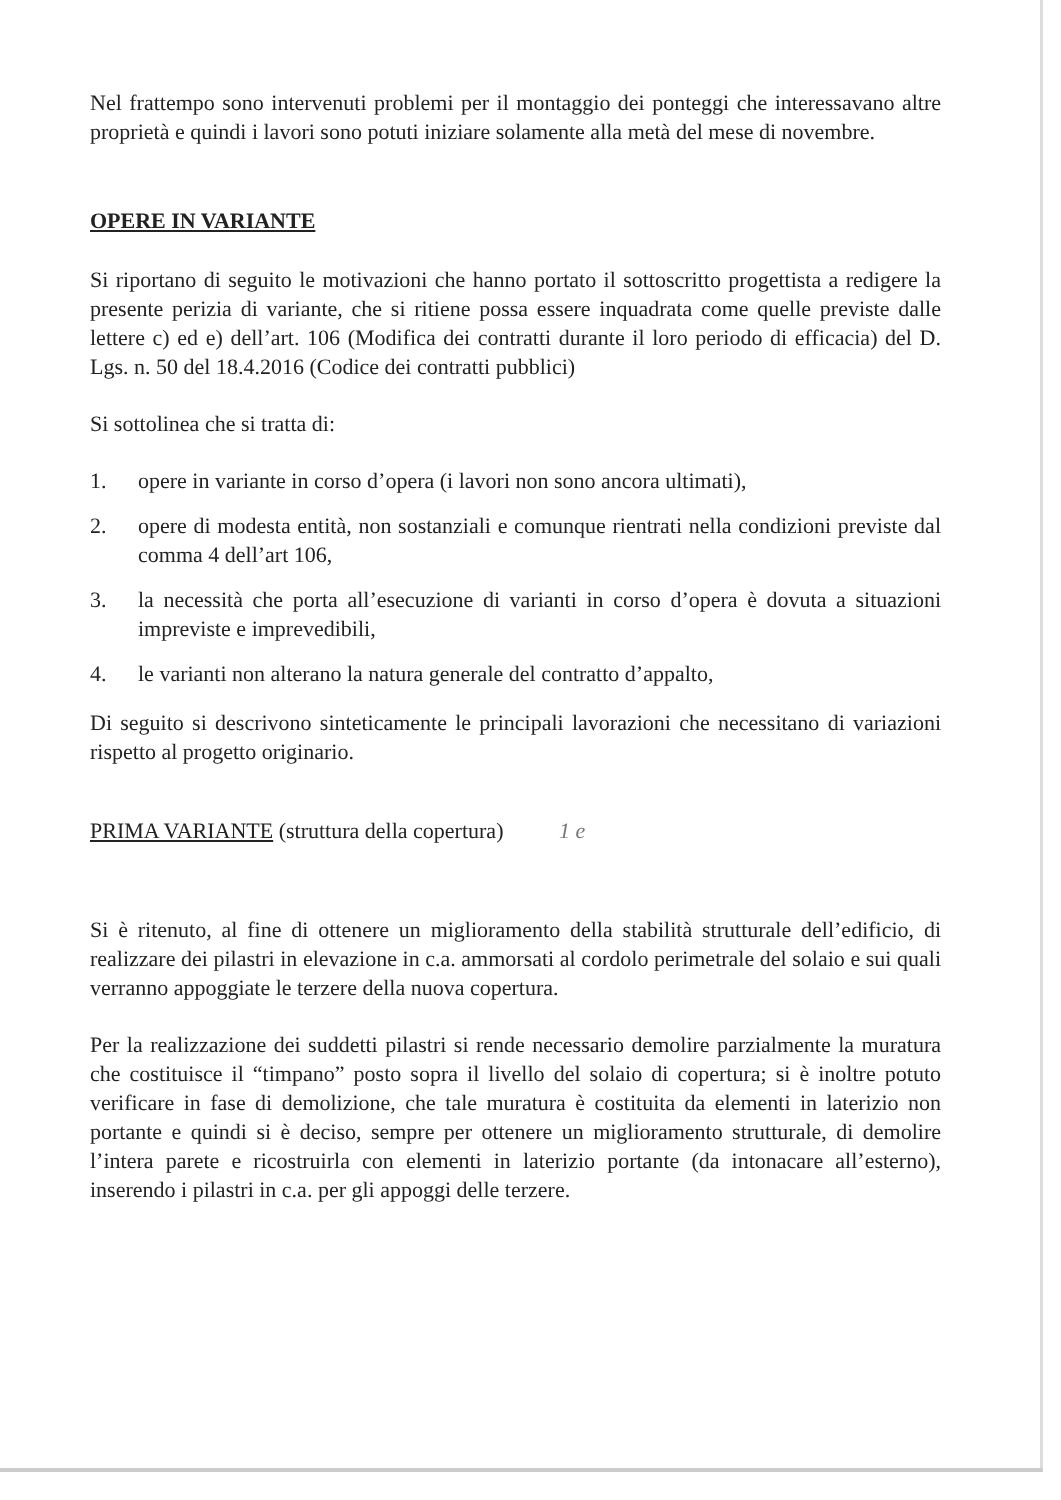Nel frattempo sono intervenuti problemi per il montaggio dei ponteggi che interessavano altre proprietà e quindi i lavori sono potuti iniziare solamente alla metà del mese di novembre.
OPERE IN VARIANTE
Si riportano di seguito le motivazioni che hanno portato il sottoscritto progettista a redigere la presente perizia di variante, che si ritiene possa essere inquadrata come quelle previste dalle lettere c) ed e) dell’art. 106 (Modifica dei contratti durante il loro periodo di efficacia) del D. Lgs. n. 50 del 18.4.2016 (Codice dei contratti pubblici)
Si sottolinea che si tratta di:
1. opere in variante in corso d’opera (i lavori non sono ancora ultimati),
2. opere di modesta entità, non sostanziali e comunque rientrati nella condizioni previste dal comma 4 dell’art 106,
3. la necessità che porta all’esecuzione di varianti in corso d’opera è dovuta a situazioni impreviste e imprevedibili,
4. le varianti non alterano la natura generale del contratto d’appalto,
Di seguito si descrivono sinteticamente le principali lavorazioni che necessitano di variazioni rispetto al progetto originario.
PRIMA VARIANTE (struttura della copertura) 1 e
Si è ritenuto, al fine di ottenere un miglioramento della stabilità strutturale dell’edificio, di realizzare dei pilastri in elevazione in c.a. ammorsati al cordolo perimetrale del solaio e sui quali verranno appoggiate le terzere della nuova copertura.
Per la realizzazione dei suddetti pilastri si rende necessario demolire parzialmente la muratura che costituisce il “timpano” posto sopra il livello del solaio di copertura; si è inoltre potuto verificare in fase di demolizione, che tale muratura è costituita da elementi in laterizio non portante e quindi si è deciso, sempre per ottenere un miglioramento strutturale, di demolire l’intera parete e ricostruirla con elementi in laterizio portante (da intonacare all’esterno), inserendo i pilastri in c.a. per gli appoggi delle terzere.